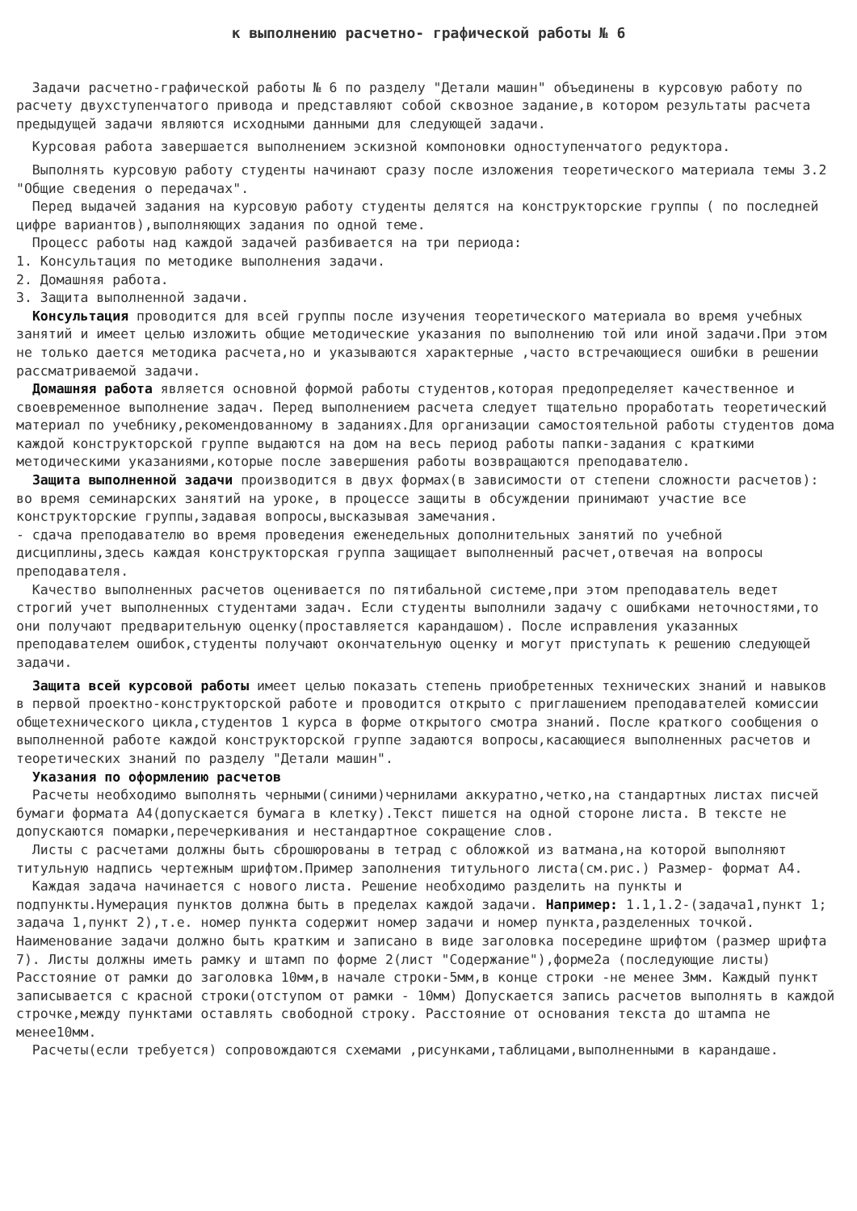к выполнению расчетно- графической работы № 6
Задачи расчетно-графической работы № 6 по разделу "Детали машин" объединены в курсовую работу по расчету двухступенчатого привода и представляют собой сквозное задание,в котором результаты расчета предыдущей задачи являются исходными данными для следующей задачи.
Курсовая работа завершается выполнением эскизной компоновки одноступенчатого редуктора.
Выполнять курсовую работу студенты начинают сразу после изложения теоретического материала темы 3.2 "Общие сведения о передачах".
Перед выдачей задания на курсовую работу студенты делятся на конструкторские группы ( по последней цифре вариантов),выполняющих задания по одной теме.
Процесс работы над каждой задачей разбивается на три периода:
1. Консультация по методике выполнения задачи.
2. Домашняя работа.
3. Защита выполненной задачи.
Консультация проводится для всей группы после изучения теоретического материала во время учебных занятий и имеет целью изложить общие методические указания по выполнению той или иной задачи.При этом не только дается методика расчета,но и указываются характерные ,часто встречающиеся ошибки в решении рассматриваемой задачи.
Домашняя работа является основной формой работы студентов,которая предопределяет качественное и своевременное выполнение задач. Перед выполнением расчета следует тщательно проработать теоретический материал по учебнику,рекомендованному в заданиях.Для организации самостоятельной работы студентов дома каждой конструкторской группе выдаются на дом на весь период работы папки-задания с краткими методическими указаниями,которые после завершения работы возвращаются преподавателю.
Защита выполненной задачи производится в двух формах(в зависимости от степени сложности расчетов):
во время семинарских занятий на уроке, в процессе защиты в обсуждении принимают участие все конструкторские группы,задавая вопросы,высказывая замечания.
- сдача преподавателю во время проведения еженедельных дополнительных занятий по учебной дисциплины,здесь каждая конструкторская группа защищает выполненный расчет,отвечая на вопросы преподавателя.
Качество выполненных расчетов оценивается по пятибальной системе,при этом преподаватель ведет строгий учет выполненных студентами задач. Если студенты выполнили задачу с ошибками неточностями,то они получают предварительную оценку(проставляется карандашом). После исправления указанных преподавателем ошибок,студенты получают окончательную оценку и могут приступать к решению следующей задачи.
Защита всей курсовой работы имеет целью показать степень приобретенных технических знаний и навыков в первой проектно-конструкторской работе и проводится открыто с приглашением преподавателей комиссии общетехнического цикла,студентов 1 курса в форме открытого смотра знаний. После краткого сообщения о выполненной работе каждой конструкторской группе задаются вопросы,касающиеся выполненных расчетов и теоретических знаний по разделу "Детали машин".
Указания по оформлению расчетов
Расчеты необходимо выполнять черными(синими)чернилами аккуратно,четко,на стандартных листах писчей бумаги формата А4(допускается бумага в клетку).Текст пишется на одной стороне листа. В тексте не допускаются помарки,перечеркивания и нестандартное сокращение слов.
Листы с расчетами должны быть сброшюрованы в тетрад с обложкой из ватмана,на которой выполняют титульную надпись чертежным шрифтом.Пример заполнения титульного листа(см.рис.) Размер- формат А4.
Каждая задача начинается с нового листа. Решение необходимо разделить на пункты и подпункты.Нумерация пунктов должна быть в пределах каждой задачи. Например: 1.1,1.2-(задача1,пункт 1; задача 1,пункт 2),т.е. номер пункта содержит номер задачи и номер пункта,разделенных точкой. Наименование задачи должно быть кратким и записано в виде заголовка посередине шрифтом (размер шрифта 7). Листы должны иметь рамку и штамп по форме 2(лист "Содержание"),форме2а (последующие листы) Расстояние от рамки до заголовка 10мм,в начале строки-5мм,в конце строки -не менее 3мм. Каждый пункт записывается с красной строки(отступом от рамки - 10мм) Допускается запись расчетов выполнять в каждой строчке,между пунктами оставлять свободной строку. Расстояние от основания текста до штампа не менее10мм.
Расчеты(если требуется) сопровождаются схемами ,рисунками,таблицами,выполненными в карандаше.